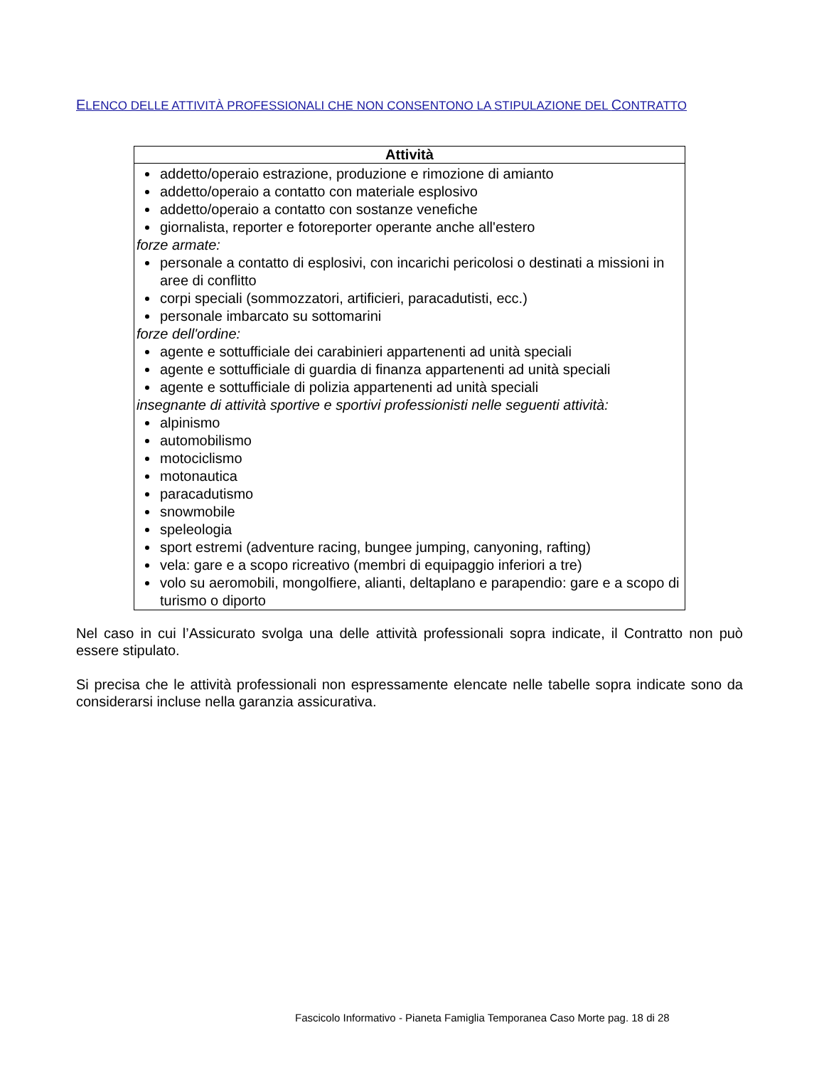ELENCO DELLE ATTIVITÀ PROFESSIONALI CHE NON CONSENTONO LA STIPULAZIONE DEL CONTRATTO
| Attività |
| --- |
| addetto/operaio estrazione, produzione e rimozione di amianto addetto/operaio a contatto con materiale esplosivo addetto/operaio a contatto con sostanze venefiche giornalista, reporter e fotoreporter operante anche all'estero forze armate: personale a contatto di esplosivi, con incarichi pericolosi o destinati a missioni in aree di conflitto corpi speciali (sommozzatori, artificieri, paracadutisti, ecc.) personale imbarcato su sottomarini forze dell'ordine: agente e sottufficiale dei carabinieri appartenenti ad unità speciali agente e sottufficiale di guardia di finanza appartenenti ad unità speciali agente e sottufficiale di polizia appartenenti ad unità speciali insegnante di attività sportive e sportivi professionisti nelle seguenti attività: alpinismo automobilismo motociclismo motonautica paracadutismo snowmobile speleologia sport estremi (adventure racing, bungee jumping, canyoning, rafting) vela: gare e a scopo ricreativo (membri di equipaggio inferiori a tre) volo su aeromobili, mongolfiere, alianti, deltaplano e parapendio: gare e a scopo di turismo o diporto |
Nel caso in cui l’Assicurato svolga una delle attività professionali sopra indicate, il Contratto non può essere stipulato.
Si precisa che le attività professionali non espressamente elencate nelle tabelle sopra indicate sono da considerarsi incluse nella garanzia assicurativa.
Fascicolo Informativo - Pianeta Famiglia Temporanea Caso Morte pag. 18 di 28